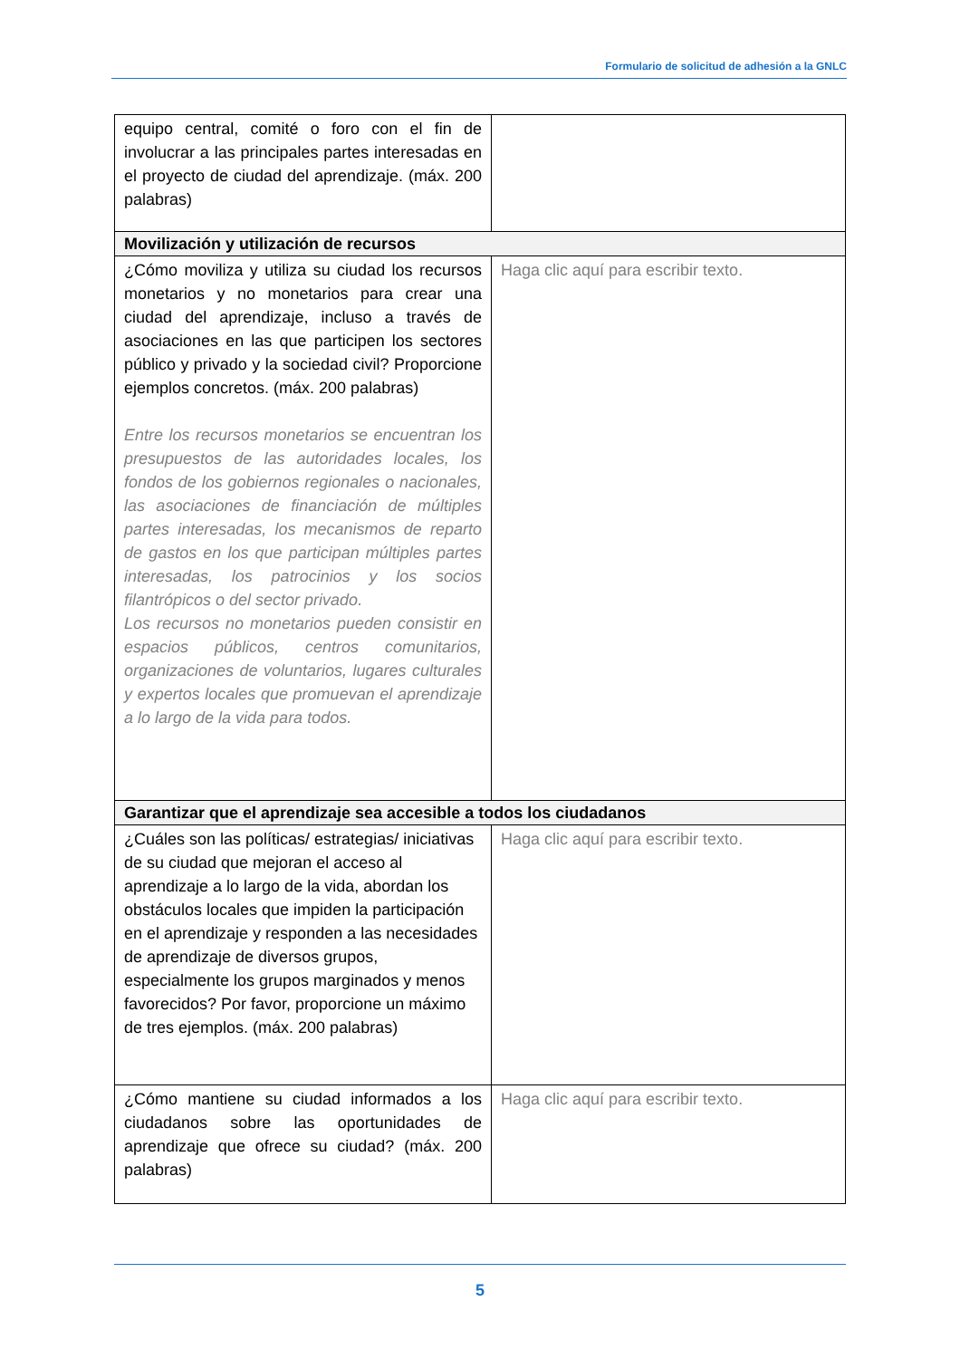Formulario de solicitud de adhesión a la GNLC
| equipo central, comité o foro con el fin de involucrar a las principales partes interesadas en el proyecto de ciudad del aprendizaje. (máx. 200 palabras) | |
| Movilización y utilización de recursos | |
| ¿Cómo moviliza y utiliza su ciudad los recursos monetarios y no monetarios para crear una ciudad del aprendizaje, incluso a través de asociaciones en las que participen los sectores público y privado y la sociedad civil? Proporcione ejemplos concretos. (máx. 200 palabras) Entre los recursos monetarios se encuentran los presupuestos de las autoridades locales, los fondos de los gobiernos regionales o nacionales, las asociaciones de financiación de múltiples partes interesadas, los mecanismos de reparto de gastos en los que participan múltiples partes interesadas, los patrocinios y los socios filantrópicos o del sector privado. Los recursos no monetarios pueden consistir en espacios públicos, centros comunitarios, organizaciones de voluntarios, lugares culturales y expertos locales que promuevan el aprendizaje a lo largo de la vida para todos. | Haga clic aquí para escribir texto. |
| Garantizar que el aprendizaje sea accesible a todos los ciudadanos | |
| ¿Cuáles son las políticas/ estrategias/ iniciativas de su ciudad que mejoran el acceso al aprendizaje a lo largo de la vida, abordan los obstáculos locales que impiden la participación en el aprendizaje y responden a las necesidades de aprendizaje de diversos grupos, especialmente los grupos marginados y menos favorecidos? Por favor, proporcione un máximo de tres ejemplos. (máx. 200 palabras) | Haga clic aquí para escribir texto. |
| ¿Cómo mantiene su ciudad informados a los ciudadanos sobre las oportunidades de aprendizaje que ofrece su ciudad? (máx. 200 palabras) | Haga clic aquí para escribir texto. |
5